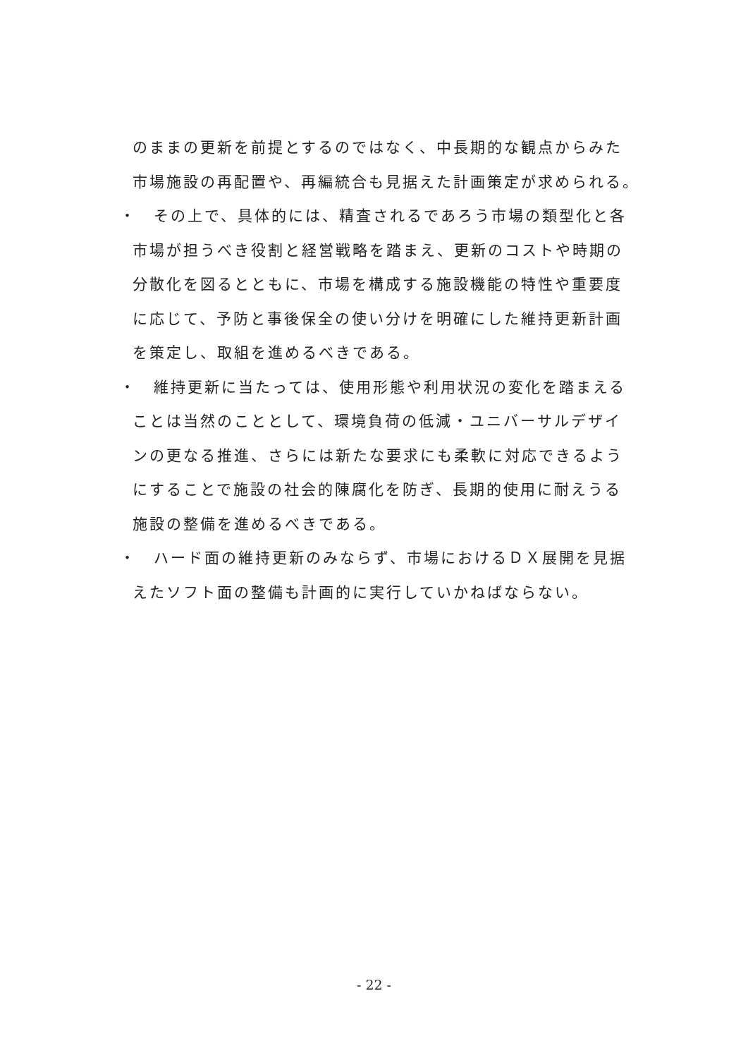のままの更新を前提とするのではなく、中長期的な観点からみた
市場施設の再配置や、再編統合も見据えた計画策定が求められる。
・　その上で、具体的には、精査されるであろう市場の類型化と各
市場が担うべき役割と経営戦略を踏まえ、更新のコストや時期の
分散化を図るとともに、市場を構成する施設機能の特性や重要度
に応じて、予防と事後保全の使い分けを明確にした維持更新計画
を策定し、取組を進めるべきである。
・　維持更新に当たっては、使用形態や利用状況の変化を踏まえる
ことは当然のこととして、環境負荷の低減・ユニバーサルデザイ
ンの更なる推進、さらには新たな要求にも柔軟に対応できるよう
にすることで施設の社会的陳腐化を防ぎ、長期的使用に耐えうる
施設の整備を進めるべきである。
・　ハード面の維持更新のみならず、市場におけるＤＸ展開を見据
えたソフト面の整備も計画的に実行していかねばならない。
- 22 -